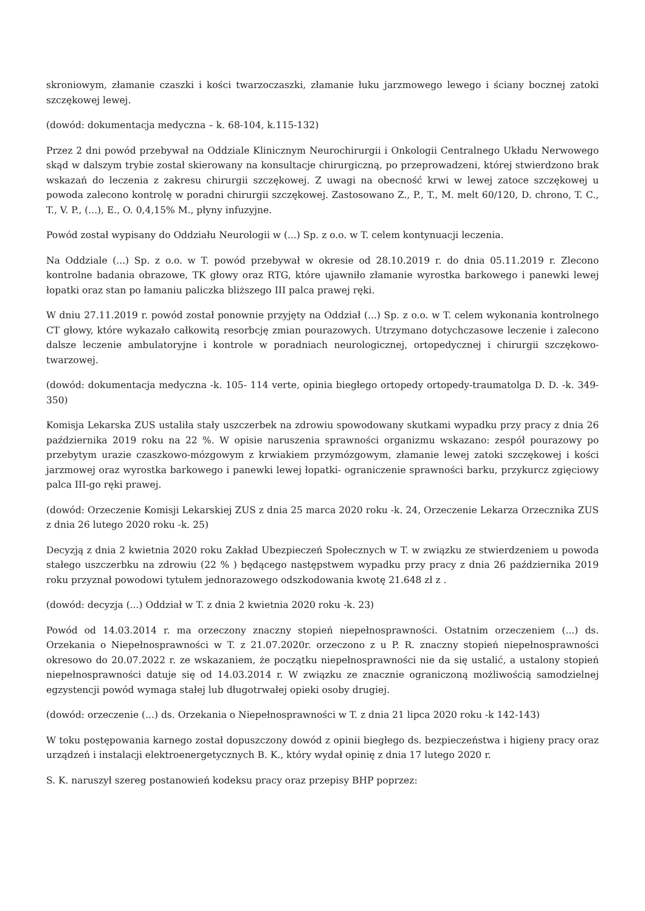skroniowym, złamanie czaszki i kości twarzoczaszki, złamanie łuku jarzmowego lewego i ściany bocznej zatoki szczękowej lewej.
(dowód: dokumentacja medyczna – k. 68-104, k.115-132)
Przez 2 dni powód przebywał na Oddziale Klinicznym Neurochirurgii i Onkologii Centralnego Układu Nerwowego skąd w dalszym trybie został skierowany na konsultacje chirurgiczną, po przeprowadzeni, której stwierdzono brak wskazań do leczenia z zakresu chirurgii szczękowej. Z uwagi na obecność krwi w lewej zatoce szczękowej u powoda zalecono kontrolę w poradni chirurgii szczękowej. Zastosowano Z., P., T., M. melt 60/120, D. chrono, T. C., T., V. P., (...), E., O. 0,4,15% M., płyny infuzyjne.
Powód został wypisany do Oddziału Neurologii w (...) Sp. z o.o. w T. celem kontynuacji leczenia.
Na Oddziale (...) Sp. z o.o. w T. powód przebywał w okresie od 28.10.2019 r. do dnia 05.11.2019 r. Zlecono kontrolne badania obrazowe, TK głowy oraz RTG, które ujawniło złamanie wyrostka barkowego i panewki lewej łopatki oraz stan po łamaniu paliczka bliższego III palca prawej ręki.
W dniu 27.11.2019 r. powód został ponownie przyjęty na Oddział (...) Sp. z o.o. w T. celem wykonania kontrolnego CT głowy, które wykazało całkowitą resorbcję zmian pourazowych. Utrzymano dotychczasowe leczenie i zalecono dalsze leczenie ambulatoryjne i kontrole w poradniach neurologicznej, ortopedycznej i chirurgii szczękowo- twarzowej.
(dowód: dokumentacja medyczna -k. 105- 114 verte, opinia biegłego ortopedy ortopedy-traumatolga D. D. -k. 349-350)
Komisja Lekarska ZUS ustaliła stały uszczerbek na zdrowiu spowodowany skutkami wypadku przy pracy z dnia 26 października 2019 roku na 22 %. W opisie naruszenia sprawności organizmu wskazano: zespół pourazowy po przebytym urazie czaszkowo-mózgowym z krwiakiem przymózgowym, złamanie lewej zatoki szczękowej i kości jarzmowej oraz wyrostka barkowego i panewki lewej łopatki- ograniczenie sprawności barku, przykurcz zgięciowy palca III-go ręki prawej.
(dowód: Orzeczenie Komisji Lekarskiej ZUS z dnia 25 marca 2020 roku -k. 24, Orzeczenie Lekarza Orzecznika ZUS z dnia 26 lutego 2020 roku -k. 25)
Decyzją z dnia 2 kwietnia 2020 roku Zakład Ubezpieczeń Społecznych w T. w związku ze stwierdzeniem u powoda stałego uszczerbku na zdrowiu (22 % ) będącego następstwem wypadku przy pracy z dnia 26 października 2019 roku przyznał powodowi tytułem jednorazowego odszkodowania kwotę 21.648 zł z .
(dowód: decyzja (...) Oddział w T. z dnia 2 kwietnia 2020 roku -k. 23)
Powód od 14.03.2014 r. ma orzeczony znaczny stopień niepełnosprawności. Ostatnim orzeczeniem (...) ds. Orzekania o Niepełnosprawności w T. z 21.07.2020r. orzeczono z u P. R. znaczny stopień niepełnosprawności okresowo do 20.07.2022 r. ze wskazaniem, że początku niepełnosprawności nie da się ustalić, a ustalony stopień niepełnosprawności datuje się od 14.03.2014 r. W związku ze znacznie ograniczoną możliwością samodzielnej egzystencji powód wymaga stałej lub długotrwałej opieki osoby drugiej.
(dowód: orzeczenie (...) ds. Orzekania o Niepełnosprawności w T. z dnia 21 lipca 2020 roku -k 142-143)
W toku postępowania karnego został dopuszczony dowód z opinii biegłego ds. bezpieczeństwa i higieny pracy oraz urządzeń i instalacji elektroenergetycznych B. K., który wydał opinię z dnia 17 lutego 2020 r.
S. K. naruszył szereg postanowień kodeksu pracy oraz przepisy BHP poprzez: